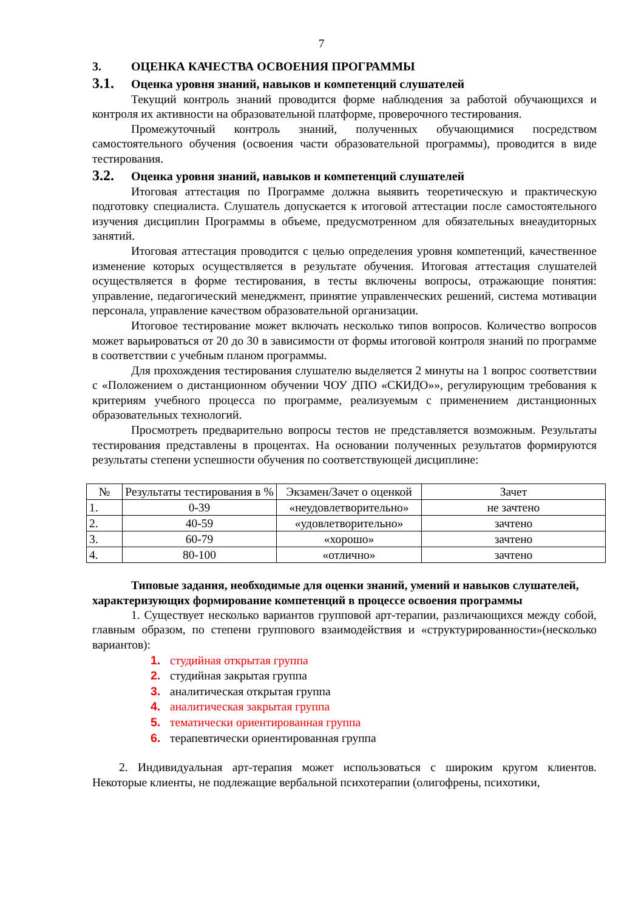7
3. ОЦЕНКА КАЧЕСТВА ОСВОЕНИЯ ПРОГРАММЫ
3.1. Оценка уровня знаний, навыков и компетенций слушателей
Текущий контроль знаний проводится форме наблюдения за работой обучающихся и контроля их активности на образовательной платформе, проверочного тестирования.
Промежуточный контроль знаний, полученных обучающимися посредством самостоятельного обучения (освоения части образовательной программы), проводится в виде тестирования.
3.2. Оценка уровня знаний, навыков и компетенций слушателей
Итоговая аттестация по Программе должна выявить теоретическую и практическую подготовку специалиста. Слушатель допускается к итоговой аттестации после самостоятельного изучения дисциплин Программы в объеме, предусмотренном для обязательных внеаудиторных занятий.
Итоговая аттестация проводится с целью определения уровня компетенций, качественное изменение которых осуществляется в результате обучения. Итоговая аттестация слушателей осуществляется в форме тестирования, в тесты включены вопросы, отражающие понятия: управление, педагогический менеджмент, принятие управленческих решений, система мотивации персонала, управление качеством образовательной организации.
Итоговое тестирование может включать несколько типов вопросов. Количество вопросов может варьироваться от 20 до 30 в зависимости от формы итоговой контроля знаний по программе в соответствии с учебным планом программы.
Для прохождения тестирования слушателю выделяется 2 минуты на 1 вопрос соответствии с «Положением о дистанционном обучении ЧОУ ДПО «СКИДО»», регулирующим требования к критериям учебного процесса по программе, реализуемым с применением дистанционных образовательных технологий.
Просмотреть предварительно вопросы тестов не представляется возможным. Результаты тестирования представлены в процентах. На основании полученных результатов формируются результаты степени успешности обучения по соответствующей дисциплине:
| № | Результаты тестирования в % | Экзамен/Зачет о оценкой | Зачет |
| --- | --- | --- | --- |
| 1. | 0-39 | «неудовлетворительно» | не зачтено |
| 2. | 40-59 | «удовлетворительно» | зачтено |
| 3. | 60-79 | «хорошо» | зачтено |
| 4. | 80-100 | «отлично» | зачтено |
Типовые задания, необходимые для оценки знаний, умений и навыков слушателей, характеризующих формирование компетенций в процессе освоения программы
1. Существует несколько вариантов групповой арт-терапии, различающихся между собой, главным образом, по степени группового взаимодействия и «структурированности»(несколько вариантов):
1. студийная открытая группа
2. студийная закрытая группа
3. аналитическая открытая группа
4. аналитическая закрытая группа
5. тематически ориентированная группа
6. терапевтически ориентированная группа
2. Индивидуальная арт-терапия может использоваться с широким кругом клиентов. Некоторые клиенты, не подлежащие вербальной психотерапии (олигофрены, психотики,